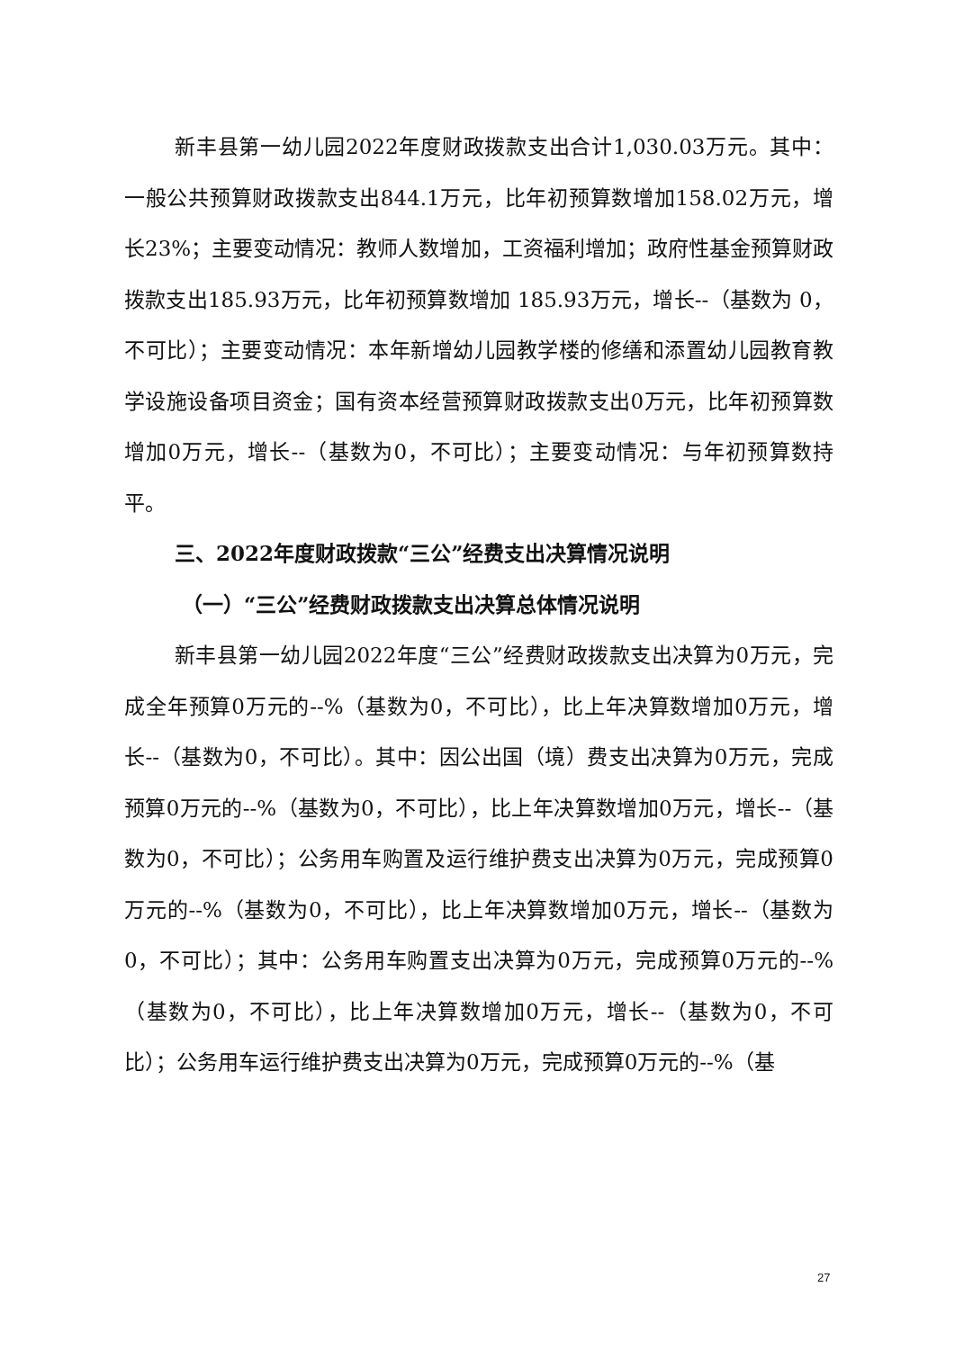新丰县第一幼儿园2022年度财政拨款支出合计1,030.03万元。其中：一般公共预算财政拨款支出844.1万元，比年初预算数增加158.02万元，增长23%；主要变动情况：教师人数增加，工资福利增加；政府性基金预算财政拨款支出185.93万元，比年初预算数增加 185.93万元，增长--（基数为 0，不可比）；主要变动情况：本年新增幼儿园教学楼的修缮和添置幼儿园教育教学设施设备项目资金；国有资本经营预算财政拨款支出0万元，比年初预算数增加0万元，增长--（基数为0，不可比）；主要变动情况：与年初预算数持平。
三、2022年度财政拨款“三公”经费支出决算情况说明
（一）“三公”经费财政拨款支出决算总体情况说明
新丰县第一幼儿园2022年度“三公”经费财政拨款支出决算为0万元，完成全年预算0万元的--%（基数为0，不可比），比上年决算数增加0万元，增长--（基数为0，不可比）。其中：因公出国（境）费支出决算为0万元，完成预算0万元的--%（基数为0，不可比），比上年决算数增加0万元，增长--（基数为0，不可比）；公务用车购置及运行维护费支出决算为0万元，完成预算0万元的--%（基数为0，不可比），比上年决算数增加0万元，增长--（基数为0，不可比）；其中：公务用车购置支出决算为0万元，完成预算0万元的--%（基数为0，不可比），比上年决算数增加0万元，增长--（基数为0，不可比）；公务用车运行维护费支出决算为0万元，完成预算0万元的--%（基
27